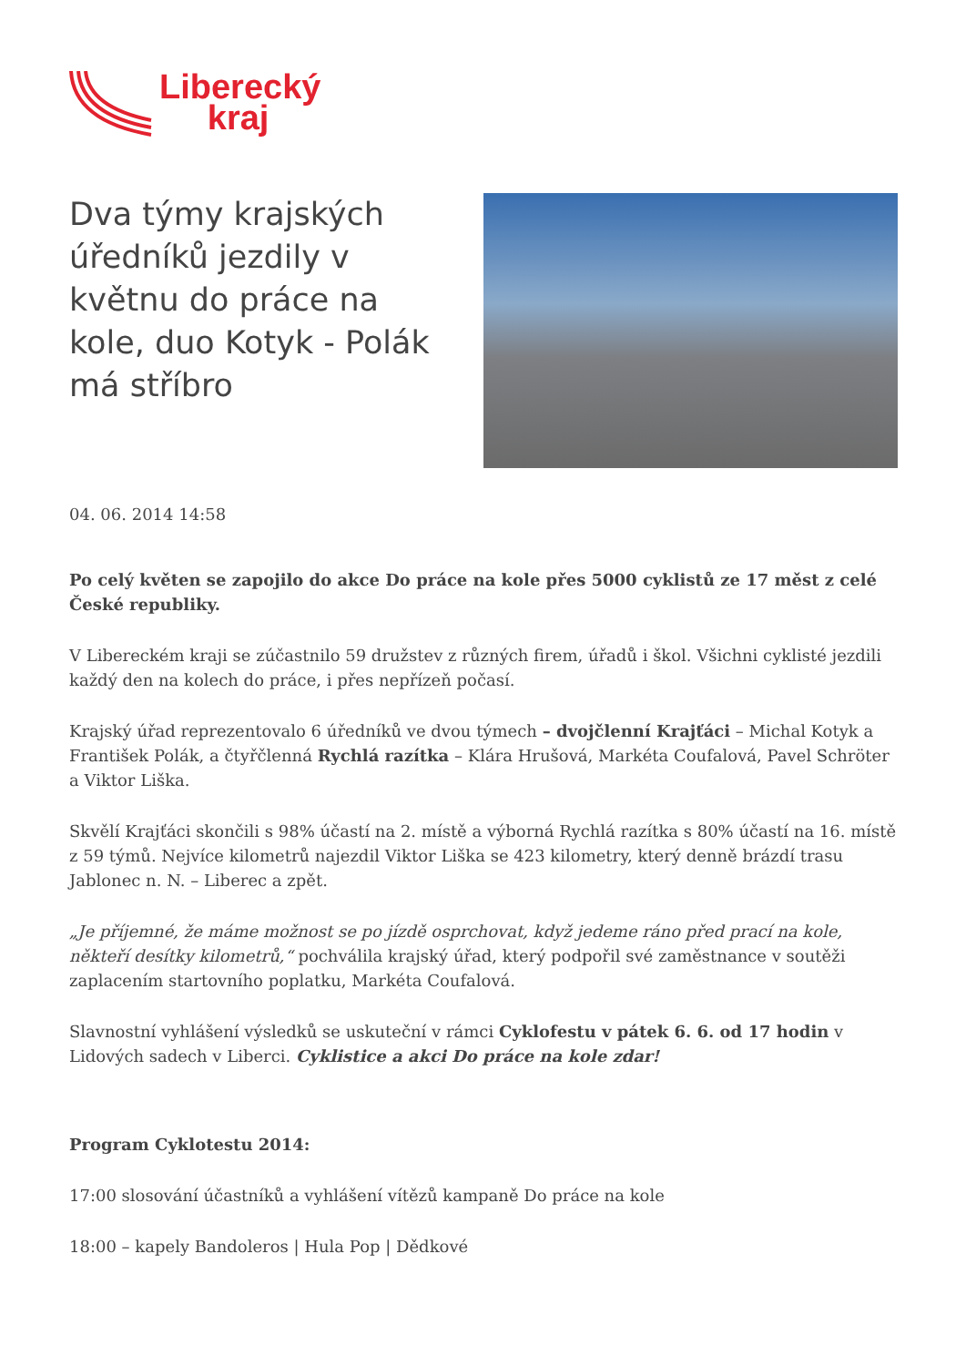Liberecký
kraj
Dva týmy krajských úředníků jezdily v květnu do práce na kole, duo Kotyk - Polák má stříbro
04. 06. 2014 14:58
Po celý květen se zapojilo do akce Do práce na kole přes 5000 cyklistů ze 17 měst z celé České republiky.
V Libereckém kraji se zúčastnilo 59 družstev z různých firem, úřadů i škol. Všichni cyklisté jezdili každý den na kolech do práce, i přes nepřízeň počasí.
Krajský úřad reprezentovalo 6 úředníků ve dvou týmech – dvojčlenní Krajťáci – Michal Kotyk a František Polák, a čtyřčlenná Rychlá razítka – Klára Hrušová, Markéta Coufalová, Pavel Schröter a Viktor Liška.
Skvělí Krajťáci skončili s 98% účastí na 2. místě a výborná Rychlá razítka s 80% účastí na 16. místě z 59 týmů. Nejvíce kilometrů najezdil Viktor Liška se 423 kilometry, který denně brázdí trasu Jablonec n. N. – Liberec a zpět.
„Je příjemné, že máme možnost se po jízdě osprchovat, když jedeme ráno před prací na kole, někteří desítky kilometrů,“ pochválila krajský úřad, který podpořil své zaměstnance v soutěži zaplacením startovního poplatku, Markéta Coufalová.
Slavnostní vyhlášení výsledků se uskuteční v rámci Cyklofestu v pátek 6. 6. od 17 hodin v Lidových sadech v Liberci. Cyklistice a akci Do práce na kole zdar!
Program Cyklotestu 2014:
17:00 slosování účastníků a vyhlášení vítězů kampaně Do práce na kole
18:00 – kapely Bandoleros | Hula Pop | Dědkové